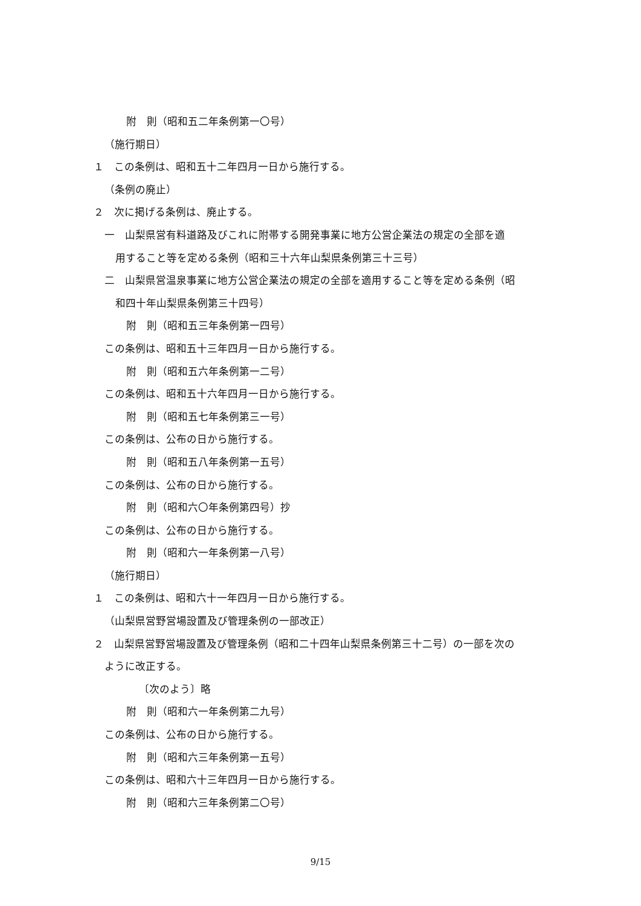附　則（昭和五二年条例第一〇号）
（施行期日）
１　この条例は、昭和五十二年四月一日から施行する。
（条例の廃止）
２　次に掲げる条例は、廃止する。
一　山梨県営有料道路及びこれに附帯する開発事業に地方公営企業法の規定の全部を適
用すること等を定める条例（昭和三十六年山梨県条例第三十三号）
二　山梨県営温泉事業に地方公営企業法の規定の全部を適用すること等を定める条例（昭
和四十年山梨県条例第三十四号）
附　則（昭和五三年条例第一四号）
この条例は、昭和五十三年四月一日から施行する。
附　則（昭和五六年条例第一二号）
この条例は、昭和五十六年四月一日から施行する。
附　則（昭和五七年条例第三一号）
この条例は、公布の日から施行する。
附　則（昭和五八年条例第一五号）
この条例は、公布の日から施行する。
附　則（昭和六〇年条例第四号）抄
この条例は、公布の日から施行する。
附　則（昭和六一年条例第一八号）
（施行期日）
１　この条例は、昭和六十一年四月一日から施行する。
（山梨県営野営場設置及び管理条例の一部改正）
２　山梨県営野営場設置及び管理条例（昭和二十四年山梨県条例第三十二号）の一部を次の
ように改正する。
〔次のよう〕略
附　則（昭和六一年条例第二九号）
この条例は、公布の日から施行する。
附　則（昭和六三年条例第一五号）
この条例は、昭和六十三年四月一日から施行する。
附　則（昭和六三年条例第二〇号）
9/15